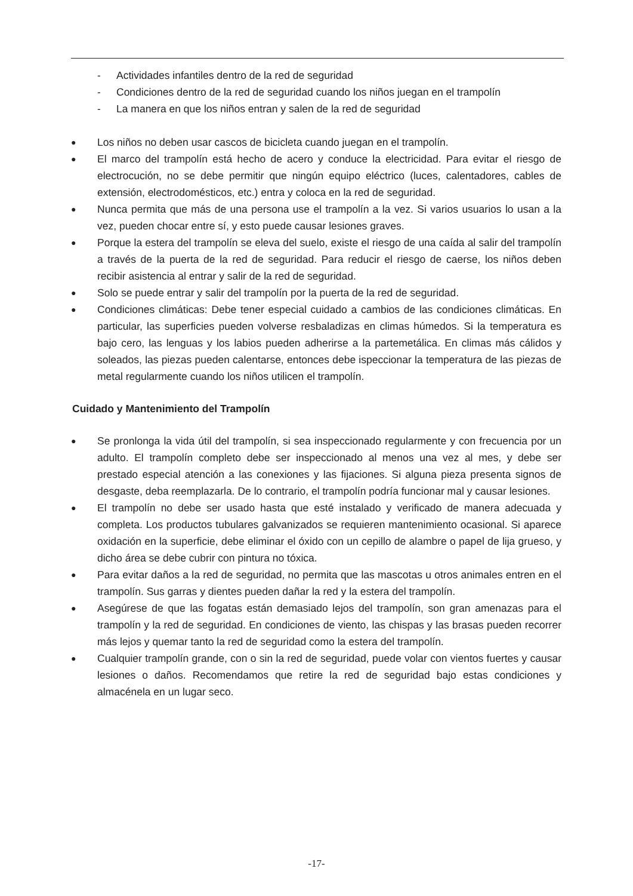- Actividades infantiles dentro de la red de seguridad
- Condiciones dentro de la red de seguridad cuando los niños juegan en el trampolín
- La manera en que los niños entran y salen de la red de seguridad
● Los niños no deben usar cascos de bicicleta cuando juegan en el trampolín.
● El marco del trampolín está hecho de acero y conduce la electricidad. Para evitar el riesgo de electrocución, no se debe permitir que ningún equipo eléctrico (luces, calentadores, cables de extensión, electrodomésticos, etc.) entra y coloca en la red de seguridad.
● Nunca permita que más de una persona use el trampolín a la vez. Si varios usuarios lo usan a la vez, pueden chocar entre sí, y esto puede causar lesiones graves.
● Porque la estera del trampolín se eleva del suelo, existe el riesgo de una caída al salir del trampolín a través de la puerta de la red de seguridad. Para reducir el riesgo de caerse, los niños deben recibir asistencia al entrar y salir de la red de seguridad.
● Solo se puede entrar y salir del trampolín por la puerta de la red de seguridad.
● Condiciones climáticas: Debe tener especial cuidado a cambios de las condiciones climáticas. En particular, las superficies pueden volverse resbaladizas en climas húmedos. Si la temperatura es bajo cero, las lenguas y los labios pueden adherirse a la partemetálica. En climas más cálidos y soleados, las piezas pueden calentarse, entonces debe ispeccionar la temperatura de las piezas de metal regularmente cuando los niños utilicen el trampolín.
Cuidado y Mantenimiento del Trampolín
● Se pronlonga la vida útil del trampolín, si sea inspeccionado regularmente y con frecuencia por un adulto. El trampolín completo debe ser inspeccionado al menos una vez al mes, y debe ser prestado especial atención a las conexiones y las fijaciones. Si alguna pieza presenta signos de desgaste, deba reemplazarla. De lo contrario, el trampolín podría funcionar mal y causar lesiones.
● El trampolín no debe ser usado hasta que esté instalado y verificado de manera adecuada y completa. Los productos tubulares galvanizados se requieren mantenimiento ocasional. Si aparece oxidación en la superficie, debe eliminar el óxido con un cepillo de alambre o papel de lija grueso, y dicho área se debe cubrir con pintura no tóxica.
● Para evitar daños a la red de seguridad, no permita que las mascotas u otros animales entren en el trampolín. Sus garras y dientes pueden dañar la red y la estera del trampolín.
● Asegúrese de que las fogatas están demasiado lejos del trampolín, son gran amenazas para el trampolín y la red de seguridad. En condiciones de viento, las chispas y las brasas pueden recorrer más lejos y quemar tanto la red de seguridad como la estera del trampolín.
● Cualquier trampolín grande, con o sin la red de seguridad, puede volar con vientos fuertes y causar lesiones o daños. Recomendamos que retire la red de seguridad bajo estas condiciones y almacénela en un lugar seco.
-17-